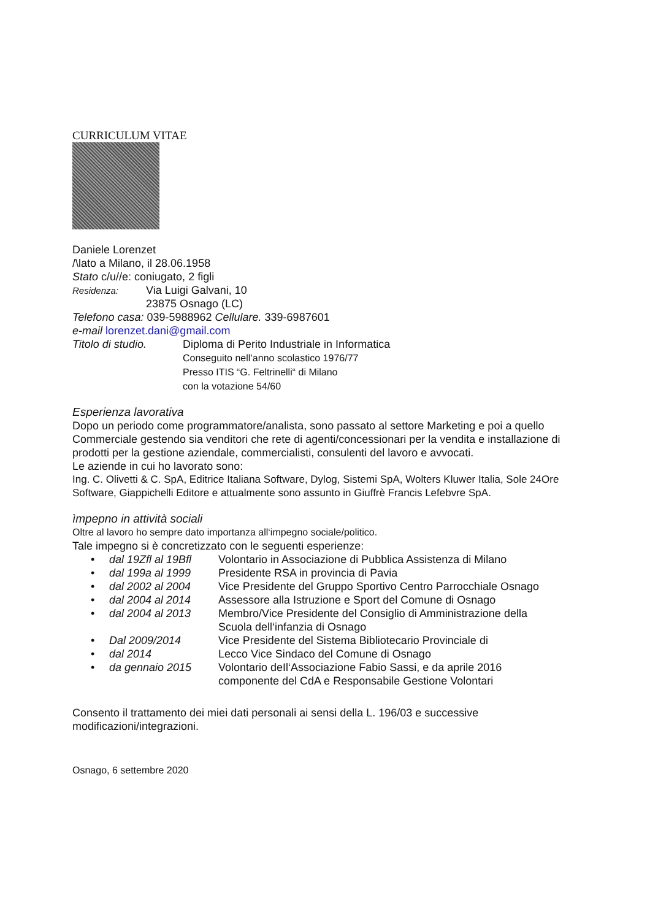CURRICULUM VITAE
Daniele Lorenzet
/\lato a Milano, il 28.06.1958
Stato c/u//e: coniugato, 2 figli
Residenza:
Via Luigi Galvani, 10
23875 Osnago (LC)
Telefono casa: 039-5988962 Cellulare. 339-6987601
e-mail lorenzet.dani@gmail.com
Titolo di studio.
Diploma di Perito Industriale in Informatica
Conseguito nell’anno scolastico 1976/77
Presso ITIS “G. Feltrinelli“ di Milano
con la votazione 54/60
Esperienza lavorativa
Dopo un periodo come programmatore/analista, sono passato al settore Marketing e poi a quello Commerciale gestendo sia venditori che rete di agenti/concessionari per la vendita e installazione di prodotti per la gestione aziendale, commercialisti, consulenti del lavoro e avvocati.
Le aziende in cui ho lavorato sono:
Ing. C. Olivetti & C. SpA, Editrice Italiana Software, Dylog, Sistemi SpA, Wolters Kluwer Italia, Sole 24Ore Software, Giappichelli Editore e attualmente sono assunto in Giuffrè Francis Lefebvre SpA.
ìmpepno in attività sociali
Oltre al lavoro ho sempre dato importanza all‘impegno sociale/politico.
Tale impegno si è concretizzato con le seguenti esperienze:
• dal 19Zfl al 19Bfl Volontario in Associazione di Pubblica Assistenza di Milano
• dal 199a al 1999 Presidente RSA in provincia di Pavia
• dal 2002 al 2004 Vice Presidente del Gruppo Sportivo Centro Parrocchiale Osnago
• dal 2004 al 2014 Assessore alla Istruzione e Sport del Comune di Osnago
• dal 2004 al 2013 Membro/Vice Presidente del Consiglio di Amministrazione della
Scuola dell‘infanzia di Osnago
• Dal 2009/2014 Vice Presidente del Sistema Bibliotecario Provinciale di
• dal 2014 Lecco Vice Sindaco del Comune di Osnago
• da gennaio 2015 Volontario deIl‘Associazione Fabio Sassi, e da aprile 2016
componente del CdA e Responsabile Gestione Volontari
Consento il trattamento dei miei dati personali ai sensi della L. 196/03 e successive modificazioni/integrazioni.
Osnago, 6 settembre 2020